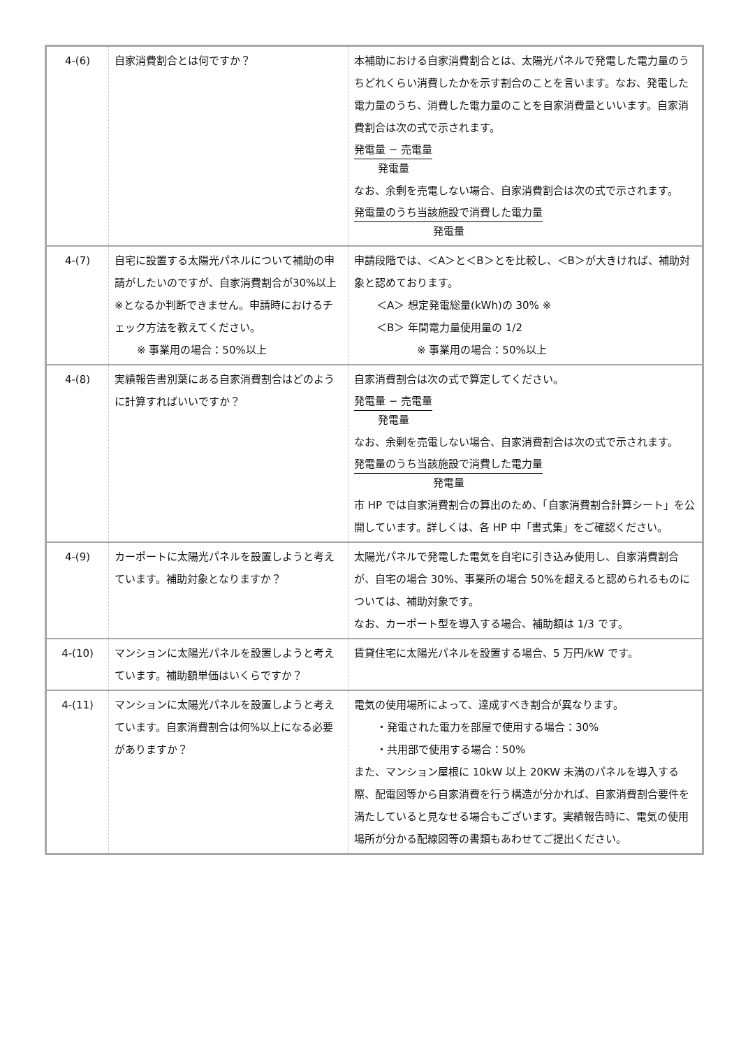| 4-(6) | 自家消費割合とは何ですか？ | 本補助における自家消費割合とは、太陽光パネルで発電した電力量のうちどれくらい消費したかを示す割合のことを言います。なお、発電した電力量のうち、消費した電力量のことを自家消費量といいます。自家消費割合は次の式で示されます。 発電量 − 売電量 発電量 なお、余剰を売電しない場合、自家消費割合は次の式で示されます。 発電量のうち当該施設で消費した電力量 発電量 |
| 4-(7) | 自宅に設置する太陽光パネルについて補助の申請がしたいのですが、自家消費割合が30%以上※となるか判断できません。申請時におけるチェック方法を教えてください。 ※ 事業用の場合：50%以上 | 申請段階では、＜A＞と＜B＞とを比較し、＜B＞が大きければ、補助対象と認めております。 ＜A＞ 想定発電総量(kWh)の 30% ※ ＜B＞ 年間電力量使用量の 1/2 ※ 事業用の場合：50%以上 |
| 4-(8) | 実績報告書別葉にある自家消費割合はどのように計算すればいいですか？ | 自家消費割合は次の式で算定してください。 発電量 − 売電量 発電量 なお、余剰を売電しない場合、自家消費割合は次の式で示されます。 発電量のうち当該施設で消費した電力量 発電量 市 HP では自家消費割合の算出のため、「自家消費割合計算シート」を公開しています。詳しくは、各 HP 中「書式集」をご確認ください。 |
| 4-(9) | カーポートに太陽光パネルを設置しようと考えています。補助対象となりますか？ | 太陽光パネルで発電した電気を自宅に引き込み使用し、自家消費割合が、自宅の場合 30%、事業所の場合 50%を超えると認められるものについては、補助対象です。 なお、カーポート型を導入する場合、補助額は 1/3 です。 |
| 4-(10) | マンションに太陽光パネルを設置しようと考えています。補助額単価はいくらですか？ | 賃貸住宅に太陽光パネルを設置する場合、5 万円/kW です。 |
| 4-(11) | マンションに太陽光パネルを設置しようと考えています。自家消費割合は何%以上になる必要がありますか？ | 電気の使用場所によって、達成すべき割合が異なります。 ・発電された電力を部屋で使用する場合：30% ・共用部で使用する場合：50% また、マンション屋根に 10kW 以上 20KW 未満のパネルを導入する際、配電図等から自家消費を行う構造が分かれば、自家消費割合要件を満たしていると見なせる場合もございます。実績報告時に、電気の使用場所が分かる配線図等の書類もあわせてご提出ください。 |